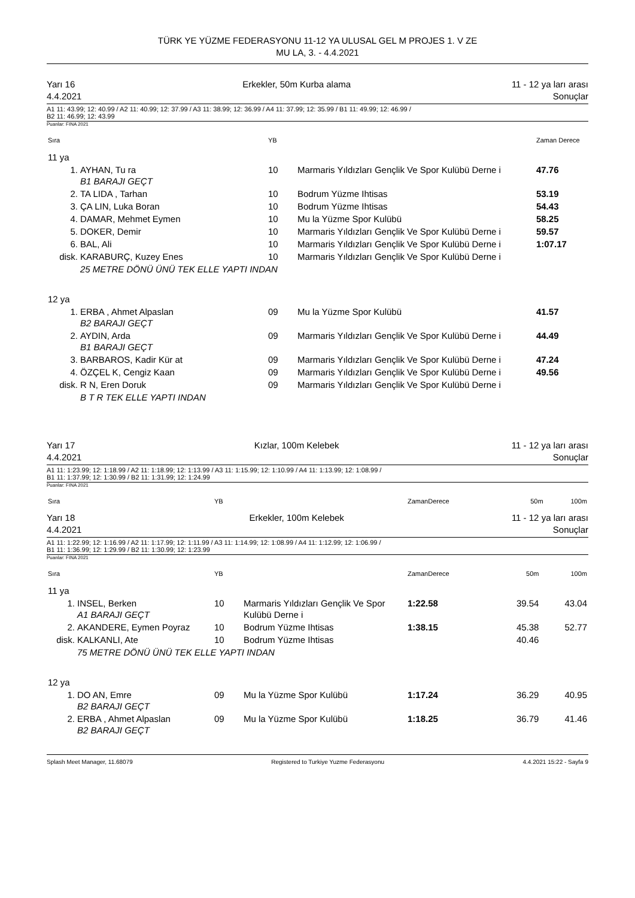TÜRK YE YÜZME FEDERASYONU 11-12 YA ULUSAL GEL M PROJES 1. V ZE
MU LA, 3. - 4.4.2021
Yarı 16
4.4.2021 Erkekler, 50m Kurba alama 11 - 12 ya ları arası
Sonuçlar
A1 11: 43.99; 12: 40.99 / A2 11: 40.99; 12: 37.99 / A3 11: 38.99; 12: 36.99 / A4 11: 37.99; 12: 35.99 / B1 11: 49.99; 12: 46.99 /
B2 11: 46.99; 12: 43.99
Puanlar: FINA 2021
| Sıra | | YB | | Zaman Derece |
| 11 ya | | | | |
| 1. | AYHAN, Tu ra B1 BARAJI GEÇT | 10 | Marmaris Yıldızları Gençlik Ve Spor Kulübü Derne i | 47.76 |
| 2. | TA LIDA , Tarhan | 10 | Bodrum Yüzme Ihtisas | 53.19 |
| 3. | ÇA LIN, Luka Boran | 10 | Bodrum Yüzme Ihtisas | 54.43 |
| 4. | DAMAR, Mehmet Eymen | 10 | Mu la Yüzme Spor Kulübü | 58.25 |
| 5. | DOKER, Demir | 10 | Marmaris Yıldızları Gençlik Ve Spor Kulübü Derne i | 59.57 |
| 6. | BAL, Ali | 10 | Marmaris Yıldızları Gençlik Ve Spor Kulübü Derne i | 1:07.17 |
| disk. | KARABURÇ, Kuzey Enes | 10 | Marmaris Yıldızları Gençlik Ve Spor Kulübü Derne i | |
| | 25 METRE DÖNÜ ÜNÜ TEK ELLE YAPTI INDAN | | | |
| 12 ya | | | | |
| 1. | ERBA , Ahmet Alpaslan B2 BARAJI GEÇT | 09 | Mu la Yüzme Spor Kulübü | 41.57 |
| 2. | AYDIN, Arda B1 BARAJI GEÇT | 09 | Marmaris Yıldızları Gençlik Ve Spor Kulübü Derne i | 44.49 |
| 3. | BARBAROS, Kadir Kür at | 09 | Marmaris Yıldızları Gençlik Ve Spor Kulübü Derne i | 47.24 |
| 4. | ÖZÇEL K, Cengiz Kaan | 09 | Marmaris Yıldızları Gençlik Ve Spor Kulübü Derne i | 49.56 |
| disk. | R N, Eren Doruk | 09 | Marmaris Yıldızları Gençlik Ve Spor Kulübü Derne i | |
| | B T R TEK ELLE YAPTI INDAN | | | |
Yarı 17
4.4.2021 Kızlar, 100m Kelebek 11 - 12 ya ları arası
Sonuçlar
A1 11: 1:23.99; 12: 1:18.99 / A2 11: 1:18.99; 12: 1:13.99 / A3 11: 1:15.99; 12: 1:10.99 / A4 11: 1:13.99; 12: 1:08.99 /
B1 11: 1:37.99; 12: 1:30.99 / B2 11: 1:31.99; 12: 1:24.99
Puanlar: FINA 2021
| Sıra | | YB | | ZamanDerece | 50m | 100m |
Yarı 18
4.4.2021 Erkekler, 100m Kelebek 11 - 12 ya ları arası
Sonuçlar
A1 11: 1:22.99; 12: 1:16.99 / A2 11: 1:17.99; 12: 1:11.99 / A3 11: 1:14.99; 12: 1:08.99 / A4 11: 1:12.99; 12: 1:06.99 /
B1 11: 1:36.99; 12: 1:29.99 / B2 11: 1:30.99; 12: 1:23.99
Puanlar: FINA 2021
| Sıra | | YB | | ZamanDerece | 50m | 100m |
| 11 ya | | | | | | |
| 1. | INSEL, Berken A1 BARAJI GEÇT | 10 | Marmaris Yıldızları Gençlik Ve Spor Kulübü Derne i | 1:22.58 | 39.54 | 43.04 |
| 2. | AKANDERE, Eymen Poyraz | 10 | Bodrum Yüzme Ihtisas | 1:38.15 | 45.38 | 52.77 |
| disk. | KALKANLI, Ate | 10 | Bodrum Yüzme Ihtisas | | 40.46 | |
| | 75 METRE DÖNÜ ÜNÜ TEK ELLE YAPTI INDAN | | | | | |
| 12 ya | | | | | | |
| 1. | DO AN, Emre B2 BARAJI GEÇT | 09 | Mu la Yüzme Spor Kulübü | 1:17.24 | 36.29 | 40.95 |
| 2. | ERBA , Ahmet Alpaslan B2 BARAJI GEÇT | 09 | Mu la Yüzme Spor Kulübü | 1:18.25 | 36.79 | 41.46 |
Splash Meet Manager, 11.68079 Registered to Turkiye Yuzme Federasyonu 4.4.2021 15:22 - Sayfa 9